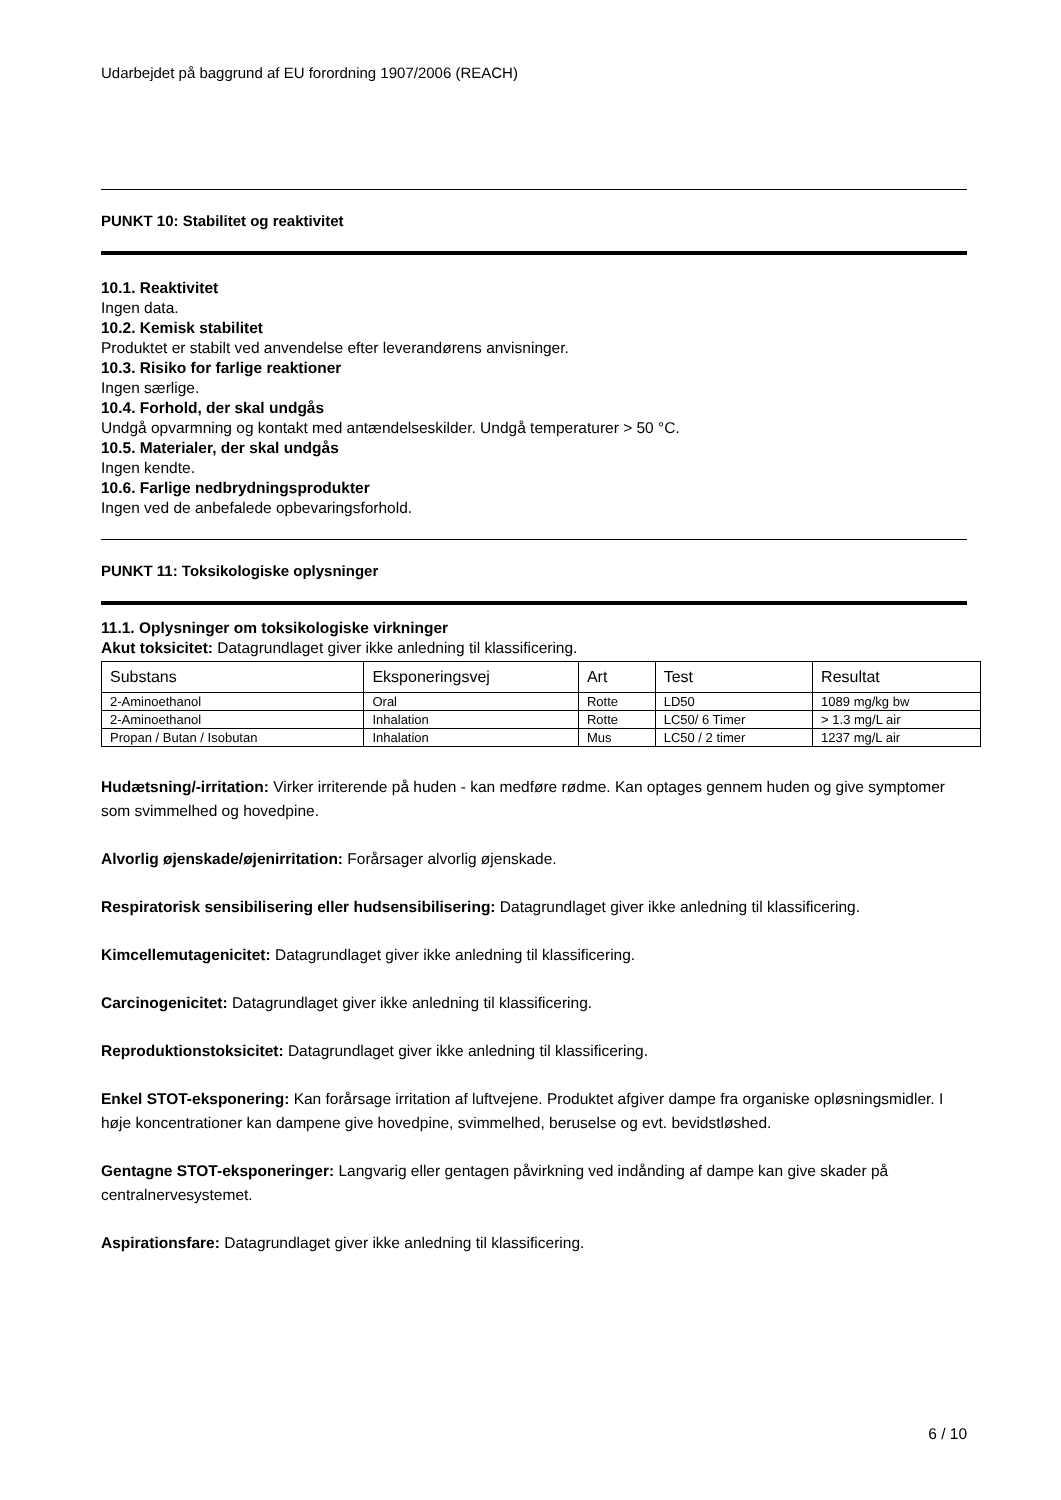Udarbejdet på baggrund af EU forordning 1907/2006 (REACH)
PUNKT 10: Stabilitet og reaktivitet
10.1. Reaktivitet
Ingen data.
10.2. Kemisk stabilitet
Produktet er stabilt ved anvendelse efter leverandørens anvisninger.
10.3. Risiko for farlige reaktioner
Ingen særlige.
10.4. Forhold, der skal undgås
Undgå opvarmning og kontakt med antændelseskilder. Undgå temperaturer > 50 °C.
10.5. Materialer, der skal undgås
Ingen kendte.
10.6. Farlige nedbrydningsprodukter
Ingen ved de anbefalede opbevaringsforhold.
PUNKT 11: Toksikologiske oplysninger
11.1. Oplysninger om toksikologiske virkninger
Akut toksicitet: Datagrundlaget giver ikke anledning til klassificering.
| Substans | Eksponeringsvej | Art | Test | Resultat |
| --- | --- | --- | --- | --- |
| 2-Aminoethanol | Oral | Rotte | LD50 | 1089 mg/kg bw |
| 2-Aminoethanol | Inhalation | Rotte | LC50/ 6 Timer | > 1.3 mg/L air |
| Propan / Butan / Isobutan | Inhalation | Mus | LC50 / 2 timer | 1237 mg/L air |
Hudætsning/-irritation: Virker irriterende på huden - kan medføre rødme. Kan optages gennem huden og give symptomer som svimmelhed og hovedpine.
Alvorlig øjenskade/øjenirritation: Forårsager alvorlig øjenskade.
Respiratorisk sensibilisering eller hudsensibilisering: Datagrundlaget giver ikke anledning til klassificering.
Kimcellemutagenicitet: Datagrundlaget giver ikke anledning til klassificering.
Carcinogenicitet: Datagrundlaget giver ikke anledning til klassificering.
Reproduktionstoksicitet: Datagrundlaget giver ikke anledning til klassificering.
Enkel STOT-eksponering: Kan forårsage irritation af luftvejene. Produktet afgiver dampe fra organiske opløsningsmidler. I høje koncentrationer kan dampene give hovedpine, svimmelhed, beruselse og evt. bevidstløshed.
Gentagne STOT-eksponeringer: Langvarig eller gentagen påvirkning ved indånding af dampe kan give skader på centralnervesystemet.
Aspirationsfare: Datagrundlaget giver ikke anledning til klassificering.
6 / 10